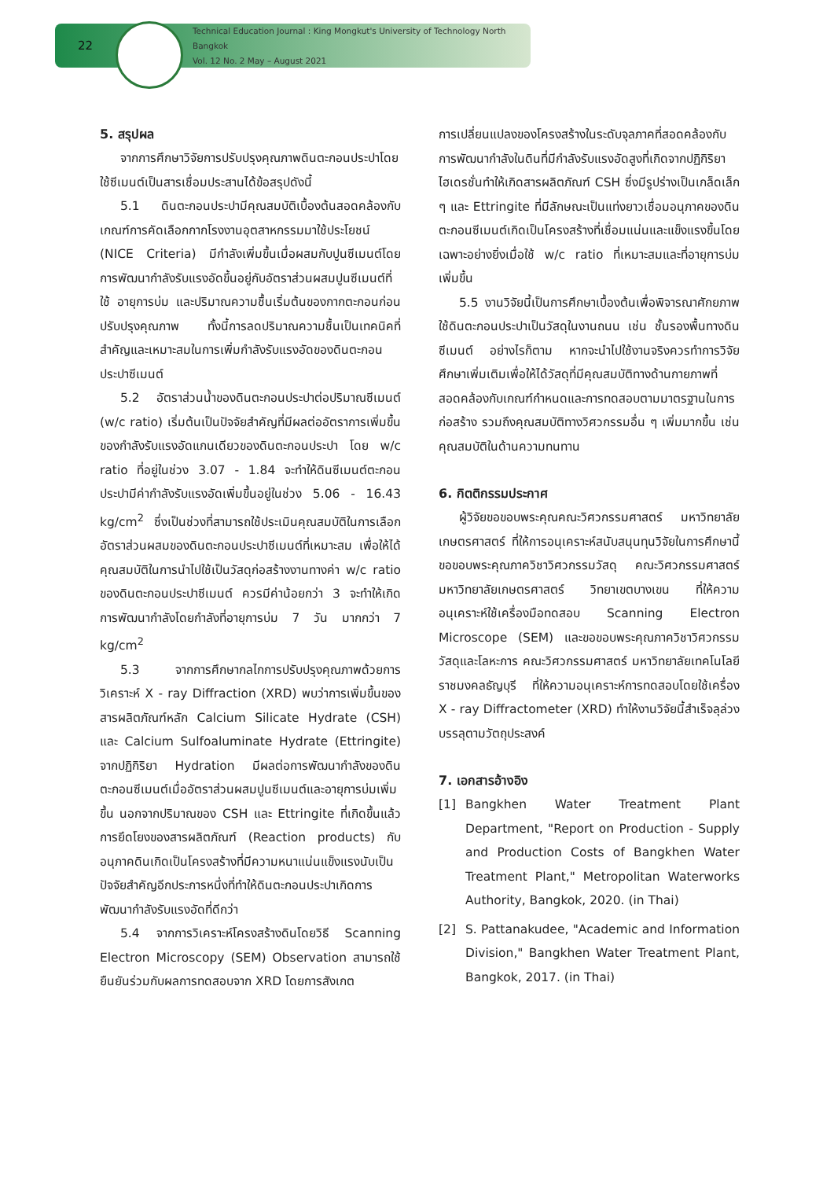22
Technical Education Journal : King Mongkut's University of Technology North Bangkok
Vol. 12 No. 2 May – August 2021
5. สรุปผล
จากการศึกษาวิจัยการปรับปรุงคุณภาพดินตะกอนประปาโดยใช้ซีเมนต์เป็นสารเชื่อมประสานได้ข้อสรุปดังนี้
5.1 ดินตะกอนประปามีคุณสมบัติเบื้องต้นสอดคล้องกับเกณฑ์การคัดเลือกกากโรงงานอุตสาหกรรมมาใช้ประโยชน์ (NICE Criteria) มีกำลังเพิ่มขึ้นเมื่อผสมกับปูนซีเมนต์โดยการพัฒนากำลังรับแรงอัดขึ้นอยู่กับอัตราส่วนผสมปูนซีเมนต์ที่ใช้ อายุการบ่ม และปริมาณความชื้นเริ่มต้นของกากตะกอนก่อนปรับปรุงคุณภาพ ทั้งนี้การลดปริมาณความชื้นเป็นเทคนิคที่สำคัญและเหมาะสมในการเพิ่มกำลังรับแรงอัดของดินตะกอนประปาซีเมนต์
5.2 อัตราส่วนน้ำของดินตะกอนประปาต่อปริมาณซีเมนต์ (w/c ratio) เริ่มต้นเป็นปัจจัยสำคัญที่มีผลต่ออัตราการเพิ่มขึ้นของกำลังรับแรงอัดแกนเดียวของดินตะกอนประปา โดย w/c ratio ที่อยู่ในช่วง 3.07 - 1.84 จะทำให้ดินซีเมนต์ตะกอนประปามีค่ากำลังรับแรงอัดเพิ่มขึ้นอยู่ในช่วง 5.06 - 16.43 kg/cm<sup>2</sup> ซึ่งเป็นช่วงที่สามารถใช้ประเมินคุณสมบัติในการเลือกอัตราส่วนผสมของดินตะกอนประปาซีเมนต์ที่เหมาะสม เพื่อให้ได้คุณสมบัติในการนำไปใช้เป็นวัสดุก่อสร้างงานทางค่า w/c ratio ของดินตะกอนประปาซีเมนต์ ควรมีค่าน้อยกว่า 3 จะทำให้เกิดการพัฒนากำลังโดยกำลังที่อายุการบ่ม 7 วัน มากกว่า 7 kg/cm<sup>2</sup>
5.3 จากการศึกษากลไกการปรับปรุงคุณภาพด้วยการวิเคราะห์ X - ray Diffraction (XRD) พบว่าการเพิ่มขึ้นของสารผลิตภัณฑ์หลัก Calcium Silicate Hydrate (CSH) และ Calcium Sulfoaluminate Hydrate (Ettringite) จากปฏิกิริยา Hydration มีผลต่อการพัฒนากำลังของดินตะกอนซีเมนต์เมื่ออัตราส่วนผสมปูนซีเมนต์และอายุการบ่มเพิ่มขึ้น นอกจากปริมาณของ CSH และ Ettringite ที่เกิดขึ้นแล้ว การยึดโยงของสารผลิตภัณฑ์ (Reaction products) กับอนุภาคดินเกิดเป็นโครงสร้างที่มีความหนาแน่นแข็งแรงนับเป็นปัจจัยสำคัญอีกประการหนึ่งที่ทำให้ดินตะกอนประปาเกิดการพัฒนากำลังรับแรงอัดที่ดีกว่า
5.4 จากการวิเคราะห์โครงสร้างดินโดยวิธี Scanning Electron Microscopy (SEM) Observation สามารถใช้ยืนยันร่วมกับผลการทดสอบจาก XRD โดยการสังเกต
การเปลี่ยนแปลงของโครงสร้างในระดับจุลภาคที่สอดคล้องกับการพัฒนากำลังในดินที่มีกำลังรับแรงอัดสูงที่เกิดจากปฏิกิริยาไฮเดรชั่นทำให้เกิดสารผลิตภัณฑ์ CSH ซึ่งมีรูปร่างเป็นเกล็ดเล็ก ๆ และ Ettringite ที่มีลักษณะเป็นแท่งยาวเชื่อมอนุภาคของดินตะกอนซีเมนต์เกิดเป็นโครงสร้างที่เชื่อมแน่นและแข็งแรงขึ้นโดยเฉพาะอย่างยิ่งเมื่อใช้ w/c ratio ที่เหมาะสมและที่อายุการบ่มเพิ่มขึ้น
5.5 งานวิจัยนี้เป็นการศึกษาเบื้องต้นเพื่อพิจารณาศักยภาพใช้ดินตะกอนประปาเป็นวัสดุในงานถนน เช่น ชั้นรองพื้นทางดินซีเมนต์ อย่างไรก็ตาม หากจะนำไปใช้งานจริงควรทำการวิจัยศึกษาเพิ่มเติมเพื่อให้ได้วัสดุที่มีคุณสมบัติทางด้านกายภาพที่สอดคล้องกับเกณฑ์กำหนดและการทดสอบตามมาตรฐานในการก่อสร้าง รวมถึงคุณสมบัติทางวิศวกรรมอื่น ๆ เพิ่มมากขึ้น เช่น คุณสมบัติในด้านความทนทาน
6. กิตติกรรมประกาศ
ผู้วิจัยขอขอบพระคุณคณะวิศวกรรมศาสตร์ มหาวิทยาลัยเกษตรศาสตร์ ที่ให้การอนุเคราะห์สนับสนุนทุนวิจัยในการศึกษานี้ ขอขอบพระคุณภาควิชาวิศวกรรมวัสดุ คณะวิศวกรรมศาสตร์ มหาวิทยาลัยเกษตรศาสตร์ วิทยาเขตบางเขน ที่ให้ความอนุเคราะห์ใช้เครื่องมือทดสอบ Scanning Electron Microscope (SEM) และขอขอบพระคุณภาควิชาวิศวกรรมวัสดุและโลหะการ คณะวิศวกรรมศาสตร์ มหาวิทยาลัยเทคโนโลยีราชมงคลธัญบุรี ที่ให้ความอนุเคราะห์การทดสอบโดยใช้เครื่อง X - ray Diffractometer (XRD) ทำให้งานวิจัยนี้สำเร็จลุล่วงบรรลุตามวัตถุประสงค์
7. เอกสารอ้างอิง
[1] Bangkhen Water Treatment Plant Department, "Report on Production - Supply and Production Costs of Bangkhen Water Treatment Plant," Metropolitan Waterworks Authority, Bangkok, 2020. (in Thai)
[2] S. Pattanakudee, "Academic and Information Division," Bangkhen Water Treatment Plant, Bangkok, 2017. (in Thai)